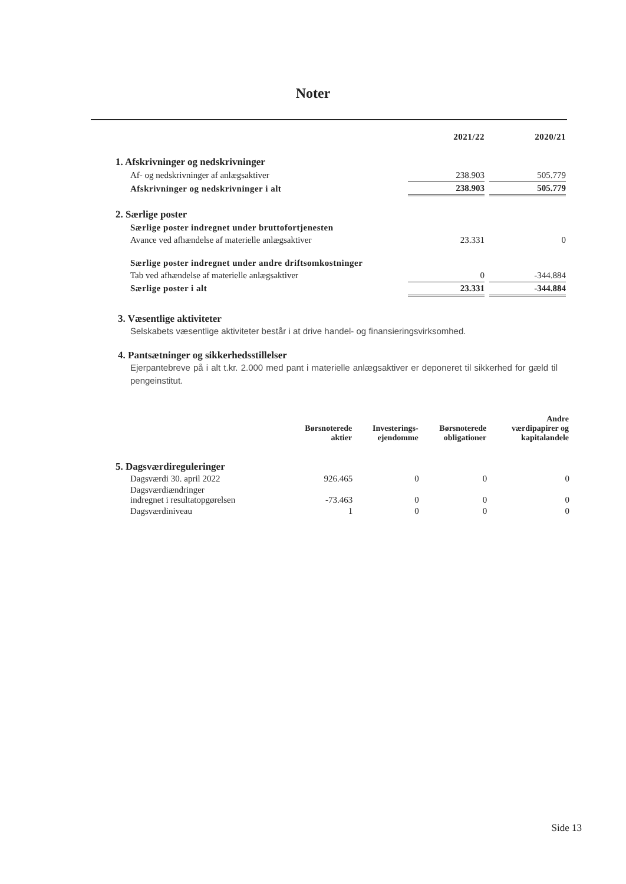Noter
| | 2021/22 | | 2020/21 |
| 1. Afskrivninger og nedskrivninger | | | |
| Af- og nedskrivninger af anlægsaktiver | 238.903 | | 505.779 |
| Afskrivninger og nedskrivninger i alt | 238.903 | | 505.779 |
| 2. Særlige poster | | | |
| Særlige poster indregnet under bruttofortjenesten | | | |
| Avance ved afhændelse af materielle anlægsaktiver | 23.331 | | 0 |
| Særlige poster indregnet under andre driftsomkostninger | | | |
| Tab ved afhændelse af materielle anlægsaktiver | 0 | | -344.884 |
| Særlige poster i alt | 23.331 | | -344.884 |
3. Væsentlige aktiviteter
Selskabets væsentlige aktiviteter består i at drive handel- og finansieringsvirksomhed.
4. Pantsætninger og sikkerhedsstillelser
Ejerpantebreve på i alt t.kr. 2.000 med pant i materielle anlægsaktiver er deponeret til sikkerhed for gæld til pengeinstitut.
| | Børsnoterede aktier | Investerings- ejendomme | Børsnoterede obligationer | Andre værdipapirer og kapitalandele |
| --- | --- | --- | --- | --- |
| 5. Dagsværdireguleringer | | | | |
| Dagsværdi 30. april 2022 | 926.465 | 0 | 0 | 0 |
| Dagsværdiændringer indregnet i resultatopgørelsen | -73.463 | 0 | 0 | 0 |
| Dagsværdiniveau | 1 | 0 | 0 | 0 |
Side 13